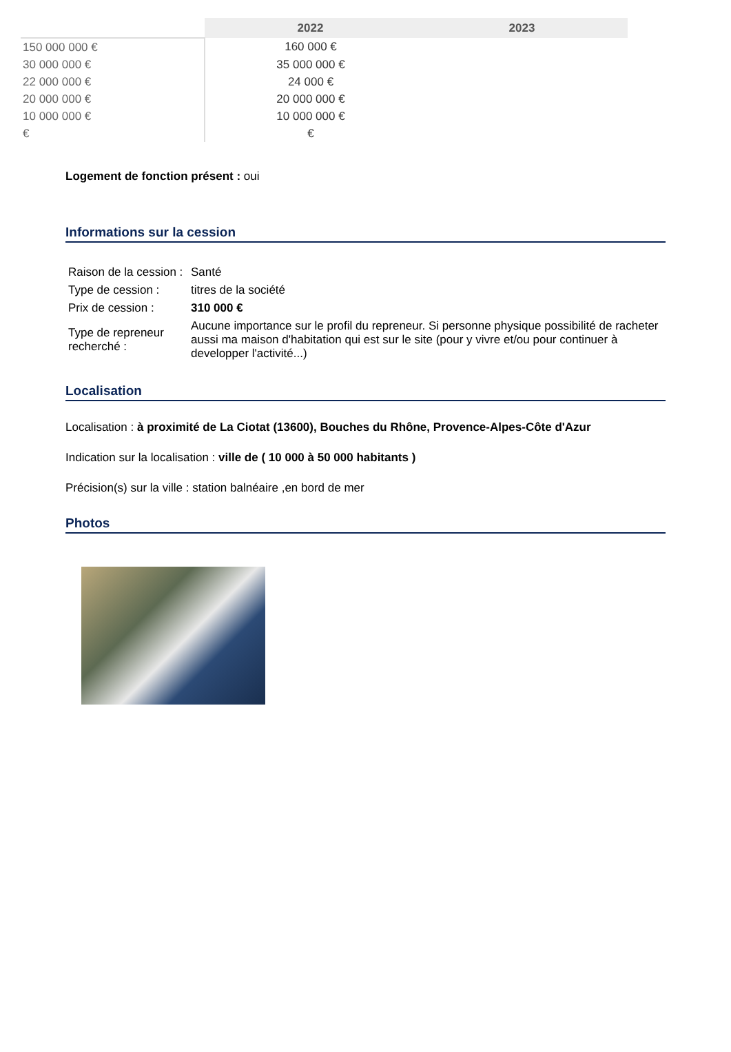| | 2022 | 2023 |
| --- | --- | --- |
| 150 000 000 € | 160 000 € | |
| 30 000 000 € | 35 000 000 € | |
| 22 000 000 € | 24 000 € | |
| 20 000 000 € | 20 000 000 € | |
| 10 000 000 € | 10 000 000 € | |
| € | € | |
Logement de fonction présent : oui
Informations sur la cession
| Raison de la cession : | Santé |
| Type de cession : | titres de la société |
| Prix de cession : | 310 000 € |
| Type de repreneur recherché : | Aucune importance sur le profil du repreneur. Si personne physique possibilité de racheter aussi ma maison d'habitation qui est sur le site (pour y vivre et/ou pour continuer à developper l'activité...) |
Localisation
Localisation : à proximité de La Ciotat (13600), Bouches du Rhône, Provence-Alpes-Côte d'Azur
Indication sur la localisation : ville de ( 10 000 à 50 000 habitants )
Précision(s) sur la ville : station balnéaire ,en bord de mer
Photos